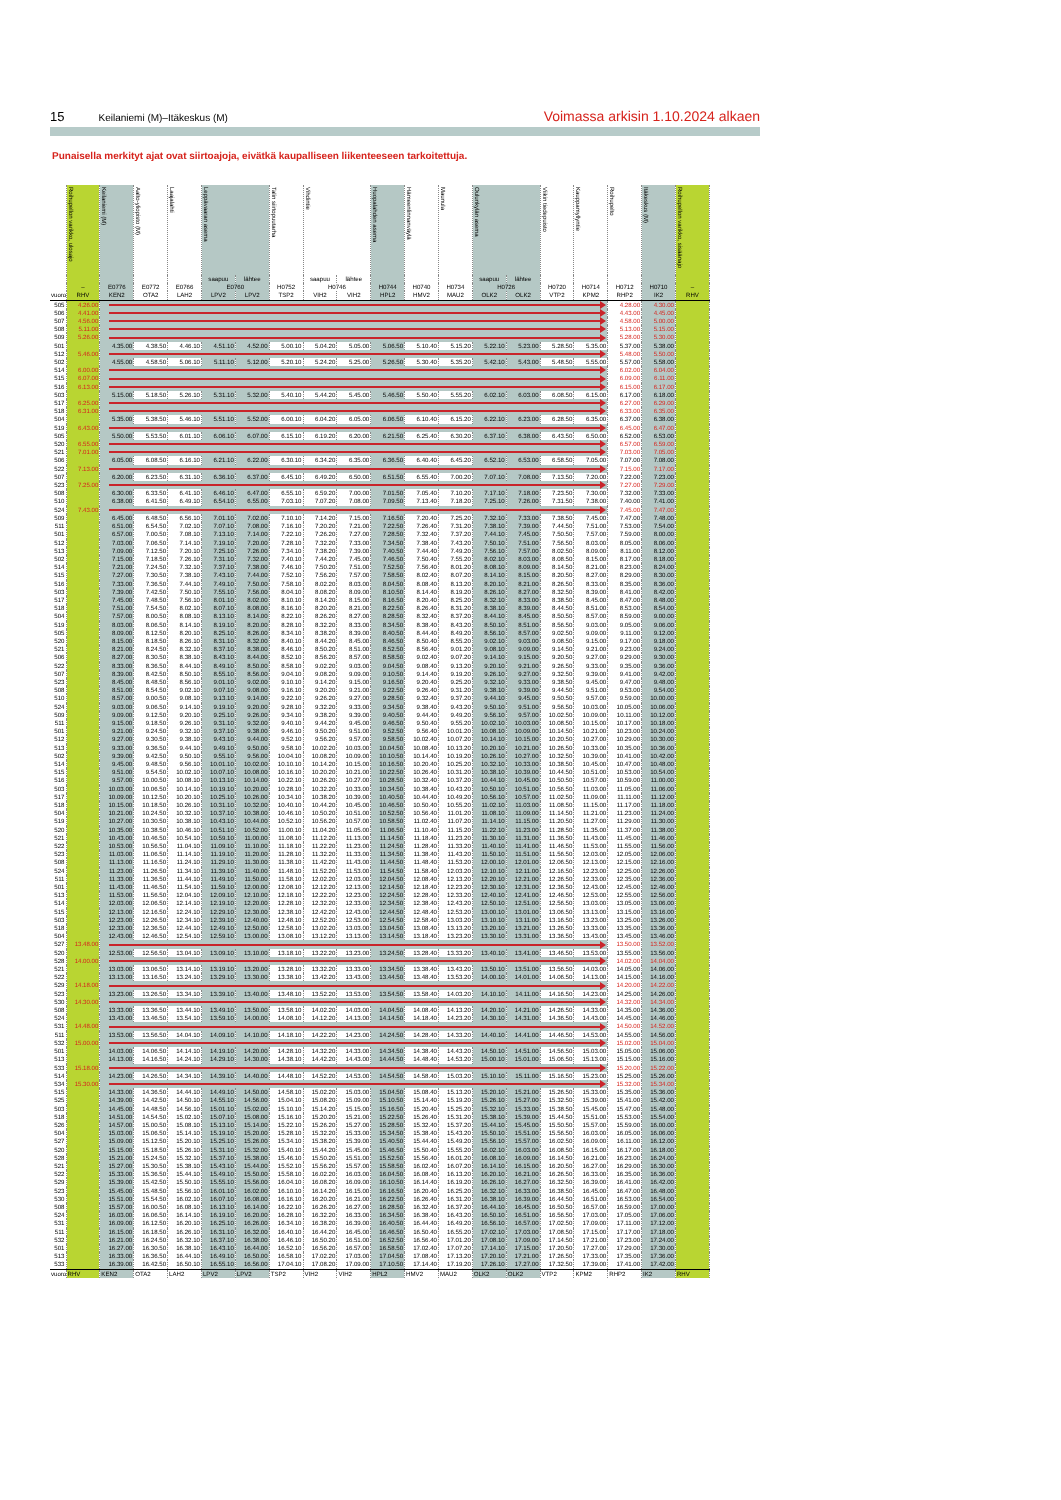15 Keilaniemi (M)–Itäkeskus (M)
Voimassa arkisin 1.10.2024 alkaen
Punaisella merkityt ajat ovat siirtoajoja, eivätkä kaupalliseen liikenteeseen tarkoitettuja.
| | Roihupellon varikko, ulosajo | Keilaniemi (M) | Aalto-yliopisto (M) | Laajalahti | Leppävaaran asema | | Talin siirtopuutarha | Vihdintie | | Huopalahden asema | Hämeenlinnanväylä | Maunula | Oulunkylän asema | | Viikin tiedepuisto | Kauppamyllyntie | Roihupelto | Itäkeskus (M) | Roihupellon varikko, sisäänajo |
| --- | --- | --- | --- | --- | --- | --- | --- | --- | --- | --- | --- | --- | --- | --- | --- | --- | --- | --- | --- |
| | | | | | saapuu | lähtee | | saapuu | lähtee | | | | saapuu | lähtee | | | | | |
| | – | E0776 | E0772 | E0766 | E0760 | | H0752 | H0746 | | H0744 | H0740 | H0734 | H0726 | | H0720 | H0714 | H0712 | H0710 | – |
| vuoro | RHV | KEN2 | OTA2 | LAH2 | LPV2 | LPV2 | TSP2 | VIH2 | VIH2 | HPL2 | HMV2 | MAU2 | OLK2 | OLK2 | VTP2 | KPM2 | RHP2 | IK2 | RHV |
| 505 | 4.26.00 | | | | | | | | | | | | | | | | 4.28.00 | 4.30.00 | |
| 506 | 4.41.00 | | | | | | | | | | | | | | | | 4.43.00 | 4.45.00 | |
| 507 | 4.56.00 | | | | | | | | | | | | | | | | 4.58.00 | 5.00.00 | |
| 508 | 5.11.00 | | | | | | | | | | | | | | | | 5.13.00 | 5.15.00 | |
| 509 | 5.26.00 | | | | | | | | | | | | | | | | 5.28.00 | 5.30.00 | |
| 501 | | 4.35.00 | 4.38.50 | 4.46.10 | 4.51.10 | 4.52.00 | 5.00.10 | 5.04.20 | 5.05.00 | 5.06.50 | 5.10.40 | 5.15.20 | 5.22.10 | 5.23.00 | 5.28.50 | 5.35.00 | 5.37.00 | 5.38.00 | |
| 512 | 5.46.00 | | | | | | | | | | | | | | | | 5.48.00 | 5.50.00 | |
| 502 | | 4.55.00 | 4.58.50 | 5.06.10 | 5.11.10 | 5.12.00 | 5.20.10 | 5.24.20 | 5.25.00 | 5.26.50 | 5.30.40 | 5.35.20 | 5.42.10 | 5.43.00 | 5.48.50 | 5.55.00 | 5.57.00 | 5.58.00 | |
| 514 | 6.00.00 | | | | | | | | | | | | | | | | 6.02.00 | 6.04.00 | |
| 515 | 6.07.00 | | | | | | | | | | | | | | | | 6.09.00 | 6.11.00 | |
| 516 | 6.13.00 | | | | | | | | | | | | | | | | 6.15.00 | 6.17.00 | |
| 503 | | 5.15.00 | 5.18.50 | 5.26.10 | 5.31.10 | 5.32.00 | 5.40.10 | 5.44.20 | 5.45.00 | 5.46.50 | 5.50.40 | 5.55.20 | 6.02.10 | 6.03.00 | 6.08.50 | 6.15.00 | 6.17.00 | 6.18.00 | |
| 517 | 6.25.00 | | | | | | | | | | | | | | | | 6.27.00 | 6.29.00 | |
| 518 | 6.31.00 | | | | | | | | | | | | | | | | 6.33.00 | 6.35.00 | |
| 504 | | 5.35.00 | 5.38.50 | 5.46.10 | 5.51.10 | 5.52.00 | 6.00.10 | 6.04.20 | 6.05.00 | 6.06.50 | 6.10.40 | 6.15.20 | 6.22.10 | 6.23.00 | 6.28.50 | 6.35.00 | 6.37.00 | 6.38.00 | |
| 519 | 6.43.00 | | | | | | | | | | | | | | | | 6.45.00 | 6.47.00 | |
| 505 | | 5.50.00 | 5.53.50 | 6.01.10 | 6.06.10 | 6.07.00 | 6.15.10 | 6.19.20 | 6.20.00 | 6.21.50 | 6.25.40 | 6.30.20 | 6.37.10 | 6.38.00 | 6.43.50 | 6.50.00 | 6.52.00 | 6.53.00 | |
| 520 | 6.55.00 | | | | | | | | | | | | | | | | 6.57.00 | 6.59.00 | |
| 521 | 7.01.00 | | | | | | | | | | | | | | | | 7.03.00 | 7.05.00 | |
| 506 | | 6.05.00 | 6.08.50 | 6.16.10 | 6.21.10 | 6.22.00 | 6.30.10 | 6.34.20 | 6.35.00 | 6.36.50 | 6.40.40 | 6.45.20 | 6.52.10 | 6.53.00 | 6.58.50 | 7.05.00 | 7.07.00 | 7.08.00 | |
| 522 | 7.13.00 | | | | | | | | | | | | | | | | 7.15.00 | 7.17.00 | |
| 507 | | 6.20.00 | 6.23.50 | 6.31.10 | 6.36.10 | 6.37.00 | 6.45.10 | 6.49.20 | 6.50.00 | 6.51.50 | 6.55.40 | 7.00.20 | 7.07.10 | 7.08.00 | 7.13.50 | 7.20.00 | 7.22.00 | 7.23.00 | |
| 523 | 7.25.00 | | | | | | | | | | | | | | | | 7.27.00 | 7.29.00 | |
| 508 | | 6.30.00 | 6.33.50 | 6.41.10 | 6.46.10 | 6.47.00 | 6.55.10 | 6.59.20 | 7.00.00 | 7.01.50 | 7.05.40 | 7.10.20 | 7.17.10 | 7.18.00 | 7.23.50 | 7.30.00 | 7.32.00 | 7.33.00 | |
| 510 | | 6.38.00 | 6.41.50 | 6.49.10 | 6.54.10 | 6.55.00 | 7.03.10 | 7.07.20 | 7.08.00 | 7.09.50 | 7.13.40 | 7.18.20 | 7.25.10 | 7.26.00 | 7.31.50 | 7.38.00 | 7.40.00 | 7.41.00 | |
| 524 | 7.43.00 | | | | | | | | | | | | | | | | 7.45.00 | 7.47.00 | |
| 509 | | 6.45.00 | 6.48.50 | 6.56.10 | 7.01.10 | 7.02.00 | 7.10.10 | 7.14.20 | 7.15.00 | 7.16.50 | 7.20.40 | 7.25.20 | 7.32.10 | 7.33.00 | 7.38.50 | 7.45.00 | 7.47.00 | 7.48.00 | |
| 511 | | 6.51.00 | 6.54.50 | 7.02.10 | 7.07.10 | 7.08.00 | 7.16.10 | 7.20.20 | 7.21.00 | 7.22.50 | 7.26.40 | 7.31.20 | 7.38.10 | 7.39.00 | 7.44.50 | 7.51.00 | 7.53.00 | 7.54.00 | |
| 501 | | 6.57.00 | 7.00.50 | 7.08.10 | 7.13.10 | 7.14.00 | 7.22.10 | 7.26.20 | 7.27.00 | 7.28.50 | 7.32.40 | 7.37.20 | 7.44.10 | 7.45.00 | 7.50.50 | 7.57.00 | 7.59.00 | 8.00.00 | |
| 512 | | 7.03.00 | 7.06.50 | 7.14.10 | 7.19.10 | 7.20.00 | 7.28.10 | 7.32.20 | 7.33.00 | 7.34.50 | 7.38.40 | 7.43.20 | 7.50.10 | 7.51.00 | 7.56.50 | 8.03.00 | 8.05.00 | 8.06.00 | |
| 513 | | 7.09.00 | 7.12.50 | 7.20.10 | 7.25.10 | 7.26.00 | 7.34.10 | 7.38.20 | 7.39.00 | 7.40.50 | 7.44.40 | 7.49.20 | 7.56.10 | 7.57.00 | 8.02.50 | 8.09.00 | 8.11.00 | 8.12.00 | |
| 502 | | 7.15.00 | 7.18.50 | 7.26.10 | 7.31.10 | 7.32.00 | 7.40.10 | 7.44.20 | 7.45.00 | 7.46.50 | 7.50.40 | 7.55.20 | 8.02.10 | 8.03.00 | 8.08.50 | 8.15.00 | 8.17.00 | 8.18.00 | |
| 514 | | 7.21.00 | 7.24.50 | 7.32.10 | 7.37.10 | 7.38.00 | 7.46.10 | 7.50.20 | 7.51.00 | 7.52.50 | 7.56.40 | 8.01.20 | 8.08.10 | 8.09.00 | 8.14.50 | 8.21.00 | 8.23.00 | 8.24.00 | |
| 515 | | 7.27.00 | 7.30.50 | 7.38.10 | 7.43.10 | 7.44.00 | 7.52.10 | 7.56.20 | 7.57.00 | 7.58.50 | 8.02.40 | 8.07.20 | 8.14.10 | 8.15.00 | 8.20.50 | 8.27.00 | 8.29.00 | 8.30.00 | |
| 516 | | 7.33.00 | 7.36.50 | 7.44.10 | 7.49.10 | 7.50.00 | 7.58.10 | 8.02.20 | 8.03.00 | 8.04.50 | 8.08.40 | 8.13.20 | 8.20.10 | 8.21.00 | 8.26.50 | 8.33.00 | 8.35.00 | 8.36.00 | |
| 503 | | 7.39.00 | 7.42.50 | 7.50.10 | 7.55.10 | 7.56.00 | 8.04.10 | 8.08.20 | 8.09.00 | 8.10.50 | 8.14.40 | 8.19.20 | 8.26.10 | 8.27.00 | 8.32.50 | 8.39.00 | 8.41.00 | 8.42.00 | |
| 517 | | 7.45.00 | 7.48.50 | 7.56.10 | 8.01.10 | 8.02.00 | 8.10.10 | 8.14.20 | 8.15.00 | 8.16.50 | 8.20.40 | 8.25.20 | 8.32.10 | 8.33.00 | 8.38.50 | 8.45.00 | 8.47.00 | 8.48.00 | |
| 518 | | 7.51.00 | 7.54.50 | 8.02.10 | 8.07.10 | 8.08.00 | 8.16.10 | 8.20.20 | 8.21.00 | 8.22.50 | 8.26.40 | 8.31.20 | 8.38.10 | 8.39.00 | 8.44.50 | 8.51.00 | 8.53.00 | 8.54.00 | |
| 504 | | 7.57.00 | 8.00.50 | 8.08.10 | 8.13.10 | 8.14.00 | 8.22.10 | 8.26.20 | 8.27.00 | 8.28.50 | 8.32.40 | 8.37.20 | 8.44.10 | 8.45.00 | 8.50.50 | 8.57.00 | 8.59.00 | 9.00.00 | |
| 519 | | 8.03.00 | 8.06.50 | 8.14.10 | 8.19.10 | 8.20.00 | 8.28.10 | 8.32.20 | 8.33.00 | 8.34.50 | 8.38.40 | 8.43.20 | 8.50.10 | 8.51.00 | 8.56.50 | 9.03.00 | 9.05.00 | 9.06.00 | |
| 505 | | 8.09.00 | 8.12.50 | 8.20.10 | 8.25.10 | 8.26.00 | 8.34.10 | 8.38.20 | 8.39.00 | 8.40.50 | 8.44.40 | 8.49.20 | 8.56.10 | 8.57.00 | 9.02.50 | 9.09.00 | 9.11.00 | 9.12.00 | |
| 520 | | 8.15.00 | 8.18.50 | 8.26.10 | 8.31.10 | 8.32.00 | 8.40.10 | 8.44.20 | 8.45.00 | 8.46.50 | 8.50.40 | 8.55.20 | 9.02.10 | 9.03.00 | 9.08.50 | 9.15.00 | 9.17.00 | 9.18.00 | |
| 521 | | 8.21.00 | 8.24.50 | 8.32.10 | 8.37.10 | 8.38.00 | 8.46.10 | 8.50.20 | 8.51.00 | 8.52.50 | 8.56.40 | 9.01.20 | 9.08.10 | 9.09.00 | 9.14.50 | 9.21.00 | 9.23.00 | 9.24.00 | |
| 506 | | 8.27.00 | 8.30.50 | 8.38.10 | 8.43.10 | 8.44.00 | 8.52.10 | 8.56.20 | 8.57.00 | 8.58.50 | 9.02.40 | 9.07.20 | 9.14.10 | 9.15.00 | 9.20.50 | 9.27.00 | 9.29.00 | 9.30.00 | |
| 522 | | 8.33.00 | 8.36.50 | 8.44.10 | 8.49.10 | 8.50.00 | 8.58.10 | 9.02.20 | 9.03.00 | 9.04.50 | 9.08.40 | 9.13.20 | 9.20.10 | 9.21.00 | 9.26.50 | 9.33.00 | 9.35.00 | 9.36.00 | |
| 507 | | 8.39.00 | 8.42.50 | 8.50.10 | 8.55.10 | 8.56.00 | 9.04.10 | 9.08.20 | 9.09.00 | 9.10.50 | 9.14.40 | 9.19.20 | 9.26.10 | 9.27.00 | 9.32.50 | 9.39.00 | 9.41.00 | 9.42.00 | |
| 523 | | 8.45.00 | 8.48.50 | 8.56.10 | 9.01.10 | 9.02.00 | 9.10.10 | 9.14.20 | 9.15.00 | 9.16.50 | 9.20.40 | 9.25.20 | 9.32.10 | 9.33.00 | 9.38.50 | 9.45.00 | 9.47.00 | 9.48.00 | |
| 508 | | 8.51.00 | 8.54.50 | 9.02.10 | 9.07.10 | 9.08.00 | 9.16.10 | 9.20.20 | 9.21.00 | 9.22.50 | 9.26.40 | 9.31.20 | 9.38.10 | 9.39.00 | 9.44.50 | 9.51.00 | 9.53.00 | 9.54.00 | |
| 510 | | 8.57.00 | 9.00.50 | 9.08.10 | 9.13.10 | 9.14.00 | 9.22.10 | 9.26.20 | 9.27.00 | 9.28.50 | 9.32.40 | 9.37.20 | 9.44.10 | 9.45.00 | 9.50.50 | 9.57.00 | 9.59.00 | 10.00.00 | |
| 524 | | 9.03.00 | 9.06.50 | 9.14.10 | 9.19.10 | 9.20.00 | 9.28.10 | 9.32.20 | 9.33.00 | 9.34.50 | 9.38.40 | 9.43.20 | 9.50.10 | 9.51.00 | 9.56.50 | 10.03.00 | 10.05.00 | 10.06.00 | |
| 509 | | 9.09.00 | 9.12.50 | 9.20.10 | 9.25.10 | 9.26.00 | 9.34.10 | 9.38.20 | 9.39.00 | 9.40.50 | 9.44.40 | 9.49.20 | 9.56.10 | 9.57.00 | 10.02.50 | 10.09.00 | 10.11.00 | 10.12.00 | |
| 511 | | 9.15.00 | 9.18.50 | 9.26.10 | 9.31.10 | 9.32.00 | 9.40.10 | 9.44.20 | 9.45.00 | 9.46.50 | 9.50.40 | 9.55.20 | 10.02.10 | 10.03.00 | 10.08.50 | 10.15.00 | 10.17.00 | 10.18.00 | |
| 501 | | 9.21.00 | 9.24.50 | 9.32.10 | 9.37.10 | 9.38.00 | 9.46.10 | 9.50.20 | 9.51.00 | 9.52.50 | 9.56.40 | 10.01.20 | 10.08.10 | 10.09.00 | 10.14.50 | 10.21.00 | 10.23.00 | 10.24.00 | |
| 512 | | 9.27.00 | 9.30.50 | 9.38.10 | 9.43.10 | 9.44.00 | 9.52.10 | 9.56.20 | 9.57.00 | 9.58.50 | 10.02.40 | 10.07.20 | 10.14.10 | 10.15.00 | 10.20.50 | 10.27.00 | 10.29.00 | 10.30.00 | |
| 513 | | 9.33.00 | 9.36.50 | 9.44.10 | 9.49.10 | 9.50.00 | 9.58.10 | 10.02.20 | 10.03.00 | 10.04.50 | 10.08.40 | 10.13.20 | 10.20.10 | 10.21.00 | 10.26.50 | 10.33.00 | 10.35.00 | 10.36.00 | |
| 502 | | 9.39.00 | 9.42.50 | 9.50.10 | 9.55.10 | 9.56.00 | 10.04.10 | 10.08.20 | 10.09.00 | 10.10.50 | 10.14.40 | 10.19.20 | 10.26.10 | 10.27.00 | 10.32.50 | 10.39.00 | 10.41.00 | 10.42.00 | |
| 514 | | 9.45.00 | 9.48.50 | 9.56.10 | 10.01.10 | 10.02.00 | 10.10.10 | 10.14.20 | 10.15.00 | 10.16.50 | 10.20.40 | 10.25.20 | 10.32.10 | 10.33.00 | 10.38.50 | 10.45.00 | 10.47.00 | 10.48.00 | |
| 515 | | 9.51.00 | 9.54.50 | 10.02.10 | 10.07.10 | 10.08.00 | 10.16.10 | 10.20.20 | 10.21.00 | 10.22.50 | 10.26.40 | 10.31.20 | 10.38.10 | 10.39.00 | 10.44.50 | 10.51.00 | 10.53.00 | 10.54.00 | |
| 516 | | 9.57.00 | 10.00.50 | 10.08.10 | 10.13.10 | 10.14.00 | 10.22.10 | 10.26.20 | 10.27.00 | 10.28.50 | 10.32.40 | 10.37.20 | 10.44.10 | 10.45.00 | 10.50.50 | 10.57.00 | 10.59.00 | 11.00.00 | |
| 503 | | 10.03.00 | 10.06.50 | 10.14.10 | 10.19.10 | 10.20.00 | 10.28.10 | 10.32.20 | 10.33.00 | 10.34.50 | 10.38.40 | 10.43.20 | 10.50.10 | 10.51.00 | 10.56.50 | 11.03.00 | 11.05.00 | 11.06.00 | |
| 517 | | 10.09.00 | 10.12.50 | 10.20.10 | 10.25.10 | 10.26.00 | 10.34.10 | 10.38.20 | 10.39.00 | 10.40.50 | 10.44.40 | 10.49.20 | 10.56.10 | 10.57.00 | 11.02.50 | 11.09.00 | 11.11.00 | 11.12.00 | |
| 518 | | 10.15.00 | 10.18.50 | 10.26.10 | 10.31.10 | 10.32.00 | 10.40.10 | 10.44.20 | 10.45.00 | 10.46.50 | 10.50.40 | 10.55.20 | 11.02.10 | 11.03.00 | 11.08.50 | 11.15.00 | 11.17.00 | 11.18.00 | |
| 504 | | 10.21.00 | 10.24.50 | 10.32.10 | 10.37.10 | 10.38.00 | 10.46.10 | 10.50.20 | 10.51.00 | 10.52.50 | 10.56.40 | 11.01.20 | 11.08.10 | 11.09.00 | 11.14.50 | 11.21.00 | 11.23.00 | 11.24.00 | |
| 519 | | 10.27.00 | 10.30.50 | 10.38.10 | 10.43.10 | 10.44.00 | 10.52.10 | 10.56.20 | 10.57.00 | 10.58.50 | 11.02.40 | 11.07.20 | 11.14.10 | 11.15.00 | 11.20.50 | 11.27.00 | 11.29.00 | 11.30.00 | |
| 520 | | 10.35.00 | 10.38.50 | 10.46.10 | 10.51.10 | 10.52.00 | 11.00.10 | 11.04.20 | 11.05.00 | 11.06.50 | 11.10.40 | 11.15.20 | 11.22.10 | 11.23.00 | 11.28.50 | 11.35.00 | 11.37.00 | 11.38.00 | |
| 521 | | 10.43.00 | 10.46.50 | 10.54.10 | 10.59.10 | 11.00.00 | 11.08.10 | 11.12.20 | 11.13.00 | 11.14.50 | 11.18.40 | 11.23.20 | 11.30.10 | 11.31.00 | 11.36.50 | 11.43.00 | 11.45.00 | 11.46.00 | |
| 522 | | 10.53.00 | 10.56.50 | 11.04.10 | 11.09.10 | 11.10.00 | 11.18.10 | 11.22.20 | 11.23.00 | 11.24.50 | 11.28.40 | 11.33.20 | 11.40.10 | 11.41.00 | 11.46.50 | 11.53.00 | 11.55.00 | 11.56.00 | |
| 523 | | 11.03.00 | 11.06.50 | 11.14.10 | 11.19.10 | 11.20.00 | 11.28.10 | 11.32.20 | 11.33.00 | 11.34.50 | 11.38.40 | 11.43.20 | 11.50.10 | 11.51.00 | 11.56.50 | 12.03.00 | 12.05.00 | 12.06.00 | |
| 508 | | 11.13.00 | 11.16.50 | 11.24.10 | 11.29.10 | 11.30.00 | 11.38.10 | 11.42.20 | 11.43.00 | 11.44.50 | 11.48.40 | 11.53.20 | 12.00.10 | 12.01.00 | 12.06.50 | 12.13.00 | 12.15.00 | 12.16.00 | |
| 524 | | 11.23.00 | 11.26.50 | 11.34.10 | 11.39.10 | 11.40.00 | 11.48.10 | 11.52.20 | 11.53.00 | 11.54.50 | 11.58.40 | 12.03.20 | 12.10.10 | 12.11.00 | 12.16.50 | 12.23.00 | 12.25.00 | 12.26.00 | |
| 511 | | 11.33.00 | 11.36.50 | 11.44.10 | 11.49.10 | 11.50.00 | 11.58.10 | 12.02.20 | 12.03.00 | 12.04.50 | 12.08.40 | 12.13.20 | 12.20.10 | 12.21.00 | 12.26.50 | 12.33.00 | 12.35.00 | 12.36.00 | |
| 501 | | 11.43.00 | 11.46.50 | 11.54.10 | 11.59.10 | 12.00.00 | 12.08.10 | 12.12.20 | 12.13.00 | 12.14.50 | 12.18.40 | 12.23.20 | 12.30.10 | 12.31.00 | 12.36.50 | 12.43.00 | 12.45.00 | 12.46.00 | |
| 513 | | 11.53.00 | 11.56.50 | 12.04.10 | 12.09.10 | 12.10.00 | 12.18.10 | 12.22.20 | 12.23.00 | 12.24.50 | 12.28.40 | 12.33.20 | 12.40.10 | 12.41.00 | 12.46.50 | 12.53.00 | 12.55.00 | 12.56.00 | |
| 514 | | 12.03.00 | 12.06.50 | 12.14.10 | 12.19.10 | 12.20.00 | 12.28.10 | 12.32.20 | 12.33.00 | 12.34.50 | 12.38.40 | 12.43.20 | 12.50.10 | 12.51.00 | 12.56.50 | 13.03.00 | 13.05.00 | 13.06.00 | |
| 515 | | 12.13.00 | 12.16.50 | 12.24.10 | 12.29.10 | 12.30.00 | 12.38.10 | 12.42.20 | 12.43.00 | 12.44.50 | 12.48.40 | 12.53.20 | 13.00.10 | 13.01.00 | 13.06.50 | 13.13.00 | 13.15.00 | 13.16.00 | |
| 503 | | 12.23.00 | 12.26.50 | 12.34.10 | 12.39.10 | 12.40.00 | 12.48.10 | 12.52.20 | 12.53.00 | 12.54.50 | 12.58.40 | 13.03.20 | 13.10.10 | 13.11.00 | 13.16.50 | 13.23.00 | 13.25.00 | 13.26.00 | |
| 518 | | 12.33.00 | 12.36.50 | 12.44.10 | 12.49.10 | 12.50.00 | 12.58.10 | 13.02.20 | 13.03.00 | 13.04.50 | 13.08.40 | 13.13.20 | 13.20.10 | 13.21.00 | 13.26.50 | 13.33.00 | 13.35.00 | 13.36.00 | |
| 504 | | 12.43.00 | 12.46.50 | 12.54.10 | 12.59.10 | 13.00.00 | 13.08.10 | 13.12.20 | 13.13.00 | 13.14.50 | 13.18.40 | 13.23.20 | 13.30.10 | 13.31.00 | 13.36.50 | 13.43.00 | 13.45.00 | 13.46.00 | |
| 527 | 13.48.00 | | | | | | | | | | | | | | | | 13.50.00 | 13.52.00 | |
| 520 | | 12.53.00 | 12.56.50 | 13.04.10 | 13.09.10 | 13.10.00 | 13.18.10 | 13.22.20 | 13.23.00 | 13.24.50 | 13.28.40 | 13.33.20 | 13.40.10 | 13.41.00 | 13.46.50 | 13.53.00 | 13.55.00 | 13.56.00 | |
| 528 | 14.00.00 | | | | | | | | | | | | | | | | 14.02.00 | 14.04.00 | |
| 521 | | 13.03.00 | 13.06.50 | 13.14.10 | 13.19.10 | 13.20.00 | 13.28.10 | 13.32.20 | 13.33.00 | 13.34.50 | 13.38.40 | 13.43.20 | 13.50.10 | 13.51.00 | 13.56.50 | 14.03.00 | 14.05.00 | 14.06.00 | |
| 522 | | 13.13.00 | 13.16.50 | 13.24.10 | 13.29.10 | 13.30.00 | 13.38.10 | 13.42.20 | 13.43.00 | 13.44.50 | 13.48.40 | 13.53.20 | 14.00.10 | 14.01.00 | 14.06.50 | 14.13.00 | 14.15.00 | 14.16.00 | |
| 529 | 14.18.00 | | | | | | | | | | | | | | | | 14.20.00 | 14.22.00 | |
| 523 | | 13.23.00 | 13.26.50 | 13.34.10 | 13.39.10 | 13.40.00 | 13.48.10 | 13.52.20 | 13.53.00 | 13.54.50 | 13.58.40 | 14.03.20 | 14.10.10 | 14.11.00 | 14.16.50 | 14.23.00 | 14.25.00 | 14.26.00 | |
| 530 | 14.30.00 | | | | | | | | | | | | | | | | 14.32.00 | 14.34.00 | |
| 508 | | 13.33.00 | 13.36.50 | 13.44.10 | 13.49.10 | 13.50.00 | 13.58.10 | 14.02.20 | 14.03.00 | 14.04.50 | 14.08.40 | 14.13.20 | 14.20.10 | 14.21.00 | 14.26.50 | 14.33.00 | 14.35.00 | 14.36.00 | |
| 524 | | 13.43.00 | 13.46.50 | 13.54.10 | 13.59.10 | 14.00.00 | 14.08.10 | 14.12.20 | 14.13.00 | 14.14.50 | 14.18.40 | 14.23.20 | 14.30.10 | 14.31.00 | 14.36.50 | 14.43.00 | 14.45.00 | 14.46.00 | |
| 531 | 14.48.00 | | | | | | | | | | | | | | | | 14.50.00 | 14.52.00 | |
| 511 | | 13.53.00 | 13.56.50 | 14.04.10 | 14.09.10 | 14.10.00 | 14.18.10 | 14.22.20 | 14.23.00 | 14.24.50 | 14.28.40 | 14.33.20 | 14.40.10 | 14.41.00 | 14.46.50 | 14.53.00 | 14.55.00 | 14.56.00 | |
| 532 | 15.00.00 | | | | | | | | | | | | | | | | 15.02.00 | 15.04.00 | |
| 501 | | 14.03.00 | 14.06.50 | 14.14.10 | 14.19.10 | 14.20.00 | 14.28.10 | 14.32.20 | 14.33.00 | 14.34.50 | 14.38.40 | 14.43.20 | 14.50.10 | 14.51.00 | 14.56.50 | 15.03.00 | 15.05.00 | 15.06.00 | |
| 513 | | 14.13.00 | 14.16.50 | 14.24.10 | 14.29.10 | 14.30.00 | 14.38.10 | 14.42.20 | 14.43.00 | 14.44.50 | 14.48.40 | 14.53.20 | 15.00.10 | 15.01.00 | 15.06.50 | 15.13.00 | 15.15.00 | 15.16.00 | |
| 533 | 15.18.00 | | | | | | | | | | | | | | | | 15.20.00 | 15.22.00 | |
| 514 | | 14.23.00 | 14.26.50 | 14.34.10 | 14.39.10 | 14.40.00 | 14.48.10 | 14.52.20 | 14.53.00 | 14.54.50 | 14.58.40 | 15.03.20 | 15.10.10 | 15.11.00 | 15.16.50 | 15.23.00 | 15.25.00 | 15.26.00 | |
| 534 | 15.30.00 | | | | | | | | | | | | | | | | 15.32.00 | 15.34.00 | |
| 515 | | 14.33.00 | 14.36.50 | 14.44.10 | 14.49.10 | 14.50.00 | 14.58.10 | 15.02.20 | 15.03.00 | 15.04.50 | 15.08.40 | 15.13.20 | 15.20.10 | 15.21.00 | 15.26.50 | 15.33.00 | 15.35.00 | 15.36.00 | |
| 525 | | 14.39.00 | 14.42.50 | 14.50.10 | 14.55.10 | 14.56.00 | 15.04.10 | 15.08.20 | 15.09.00 | 15.10.50 | 15.14.40 | 15.19.20 | 15.26.10 | 15.27.00 | 15.32.50 | 15.39.00 | 15.41.00 | 15.42.00 | |
| 503 | | 14.45.00 | 14.48.50 | 14.56.10 | 15.01.10 | 15.02.00 | 15.10.10 | 15.14.20 | 15.15.00 | 15.16.50 | 15.20.40 | 15.25.20 | 15.32.10 | 15.33.00 | 15.38.50 | 15.45.00 | 15.47.00 | 15.48.00 | |
| 518 | | 14.51.00 | 14.54.50 | 15.02.10 | 15.07.10 | 15.08.00 | 15.16.10 | 15.20.20 | 15.21.00 | 15.22.50 | 15.26.40 | 15.31.20 | 15.38.10 | 15.39.00 | 15.44.50 | 15.51.00 | 15.53.00 | 15.54.00 | |
| 526 | | 14.57.00 | 15.00.50 | 15.08.10 | 15.13.10 | 15.14.00 | 15.22.10 | 15.26.20 | 15.27.00 | 15.28.50 | 15.32.40 | 15.37.20 | 15.44.10 | 15.45.00 | 15.50.50 | 15.57.00 | 15.59.00 | 16.00.00 | |
| 504 | | 15.03.00 | 15.06.50 | 15.14.10 | 15.19.10 | 15.20.00 | 15.28.10 | 15.32.20 | 15.33.00 | 15.34.50 | 15.38.40 | 15.43.20 | 15.50.10 | 15.51.00 | 15.56.50 | 16.03.00 | 16.05.00 | 16.06.00 | |
| 527 | | 15.09.00 | 15.12.50 | 15.20.10 | 15.25.10 | 15.26.00 | 15.34.10 | 15.38.20 | 15.39.00 | 15.40.50 | 15.44.40 | 15.49.20 | 15.56.10 | 15.57.00 | 16.02.50 | 16.09.00 | 16.11.00 | 16.12.00 | |
| 520 | | 15.15.00 | 15.18.50 | 15.26.10 | 15.31.10 | 15.32.00 | 15.40.10 | 15.44.20 | 15.45.00 | 15.46.50 | 15.50.40 | 15.55.20 | 16.02.10 | 16.03.00 | 16.08.50 | 16.15.00 | 16.17.00 | 16.18.00 | |
| 528 | | 15.21.00 | 15.24.50 | 15.32.10 | 15.37.10 | 15.38.00 | 15.46.10 | 15.50.20 | 15.51.00 | 15.52.50 | 15.56.40 | 16.01.20 | 16.08.10 | 16.09.00 | 16.14.50 | 16.21.00 | 16.23.00 | 16.24.00 | |
| 521 | | 15.27.00 | 15.30.50 | 15.38.10 | 15.43.10 | 15.44.00 | 15.52.10 | 15.56.20 | 15.57.00 | 15.58.50 | 16.02.40 | 16.07.20 | 16.14.10 | 16.15.00 | 16.20.50 | 16.27.00 | 16.29.00 | 16.30.00 | |
| 522 | | 15.33.00 | 15.36.50 | 15.44.10 | 15.49.10 | 15.50.00 | 15.58.10 | 16.02.20 | 16.03.00 | 16.04.50 | 16.08.40 | 16.13.20 | 16.20.10 | 16.21.00 | 16.26.50 | 16.33.00 | 16.35.00 | 16.36.00 | |
| 529 | | 15.39.00 | 15.42.50 | 15.50.10 | 15.55.10 | 15.56.00 | 16.04.10 | 16.08.20 | 16.09.00 | 16.10.50 | 16.14.40 | 16.19.20 | 16.26.10 | 16.27.00 | 16.32.50 | 16.39.00 | 16.41.00 | 16.42.00 | |
| 523 | | 15.45.00 | 15.48.50 | 15.56.10 | 16.01.10 | 16.02.00 | 16.10.10 | 16.14.20 | 16.15.00 | 16.16.50 | 16.20.40 | 16.25.20 | 16.32.10 | 16.33.00 | 16.38.50 | 16.45.00 | 16.47.00 | 16.48.00 | |
| 530 | | 15.51.00 | 15.54.50 | 16.02.10 | 16.07.10 | 16.08.00 | 16.16.10 | 16.20.20 | 16.21.00 | 16.22.50 | 16.26.40 | 16.31.20 | 16.38.10 | 16.39.00 | 16.44.50 | 16.51.00 | 16.53.00 | 16.54.00 | |
| 508 | | 15.57.00 | 16.00.50 | 16.08.10 | 16.13.10 | 16.14.00 | 16.22.10 | 16.26.20 | 16.27.00 | 16.28.50 | 16.32.40 | 16.37.20 | 16.44.10 | 16.45.00 | 16.50.50 | 16.57.00 | 16.59.00 | 17.00.00 | |
| 524 | | 16.03.00 | 16.06.50 | 16.14.10 | 16.19.10 | 16.20.00 | 16.28.10 | 16.32.20 | 16.33.00 | 16.34.50 | 16.38.40 | 16.43.20 | 16.50.10 | 16.51.00 | 16.56.50 | 17.03.00 | 17.05.00 | 17.06.00 | |
| 531 | | 16.09.00 | 16.12.50 | 16.20.10 | 16.25.10 | 16.26.00 | 16.34.10 | 16.38.20 | 16.39.00 | 16.40.50 | 16.44.40 | 16.49.20 | 16.56.10 | 16.57.00 | 17.02.50 | 17.09.00 | 17.11.00 | 17.12.00 | |
| 511 | | 16.15.00 | 16.18.50 | 16.26.10 | 16.31.10 | 16.32.00 | 16.40.10 | 16.44.20 | 16.45.00 | 16.46.50 | 16.50.40 | 16.55.20 | 17.02.10 | 17.03.00 | 17.08.50 | 17.15.00 | 17.17.00 | 17.18.00 | |
| 532 | | 16.21.00 | 16.24.50 | 16.32.10 | 16.37.10 | 16.38.00 | 16.46.10 | 16.50.20 | 16.51.00 | 16.52.50 | 16.56.40 | 17.01.20 | 17.08.10 | 17.09.00 | 17.14.50 | 17.21.00 | 17.23.00 | 17.24.00 | |
| 501 | | 16.27.00 | 16.30.50 | 16.38.10 | 16.43.10 | 16.44.00 | 16.52.10 | 16.56.20 | 16.57.00 | 16.58.50 | 17.02.40 | 17.07.20 | 17.14.10 | 17.15.00 | 17.20.50 | 17.27.00 | 17.29.00 | 17.30.00 | |
| 513 | | 16.33.00 | 16.36.50 | 16.44.10 | 16.49.10 | 16.50.00 | 16.58.10 | 17.02.20 | 17.03.00 | 17.04.50 | 17.08.40 | 17.13.20 | 17.20.10 | 17.21.00 | 17.26.50 | 17.33.00 | 17.35.00 | 17.36.00 | |
| 533 | | 16.39.00 | 16.42.50 | 16.50.10 | 16.55.10 | 16.56.00 | 17.04.10 | 17.08.20 | 17.09.00 | 17.10.50 | 17.14.40 | 17.19.20 | 17.26.10 | 17.27.00 | 17.32.50 | 17.39.00 | 17.41.00 | 17.42.00 | |
| vuoro | RHV | KEN2 | OTA2 | LAH2 | LPV2 | LPV2 | TSP2 | VIH2 | VIH2 | HPL2 | HMV2 | MAU2 | OLK2 | OLK2 | VTP2 | KPM2 | RHP2 | IK2 | RHV |